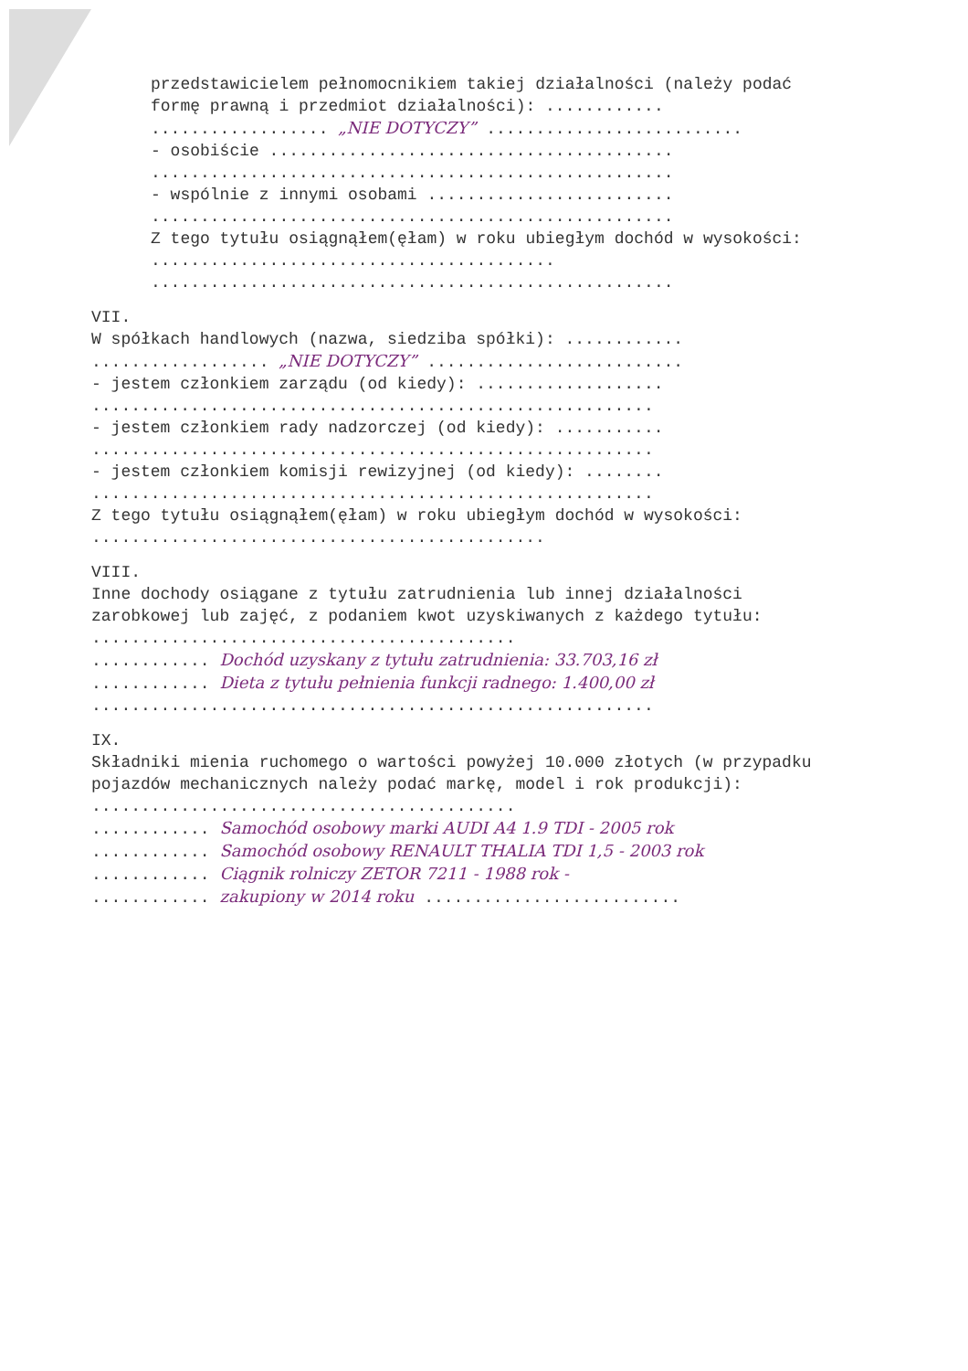przedstawicielem pełnomocnikiem takiej działalności (należy podać formę prawną i przedmiot działalności): ............
.................. „NIE DOTYCZY” ..........................
- osobiście .........................................
.....................................................
- wspólnie z innymi osobami .........................
.....................................................
Z tego tytułu osiągnąłem(ęłam) w roku ubiegłym dochód w wysokości: .........................................
.....................................................
VII.
W spółkach handlowych (nazwa, siedziba spółki): ............
.................. „NIE DOTYCZY” ..........................
- jestem członkiem zarządu (od kiedy): ...................
.........................................................
- jestem członkiem rady nadzorczej (od kiedy): ...........
.........................................................
- jestem członkiem komisji rewizyjnej (od kiedy): ........
.........................................................
Z tego tytułu osiągnąłem(ęłam) w roku ubiegłym dochód w wysokości: ..............................................
VIII.
Inne dochody osiągane z tytułu zatrudnienia lub innej działalności zarobkowej lub zajęć, z podaniem kwot uzyskiwanych z każdego tytułu: ...........................................
............ Dochód uzyskany z tytułu zatrudnienia: 33.703,16 zł
............ Dieta z tytułu pełnienia funkcji radnego: 1.400,00 zł
.........................................................
IX.
Składniki mienia ruchomego o wartości powyżej 10.000 złotych (w przypadku pojazdów mechanicznych należy podać markę, model i rok produkcji): ...........................................
............ Samochód osobowy marki AUDI A4 1.9 TDI - 2005 rok
............ Samochód osobowy RENAULT THALIA TDI 1,5 - 2003 rok
............ Ciągnik rolniczy ZETOR 7211 - 1988 rok -
............ zakupiony w 2014 roku ..........................